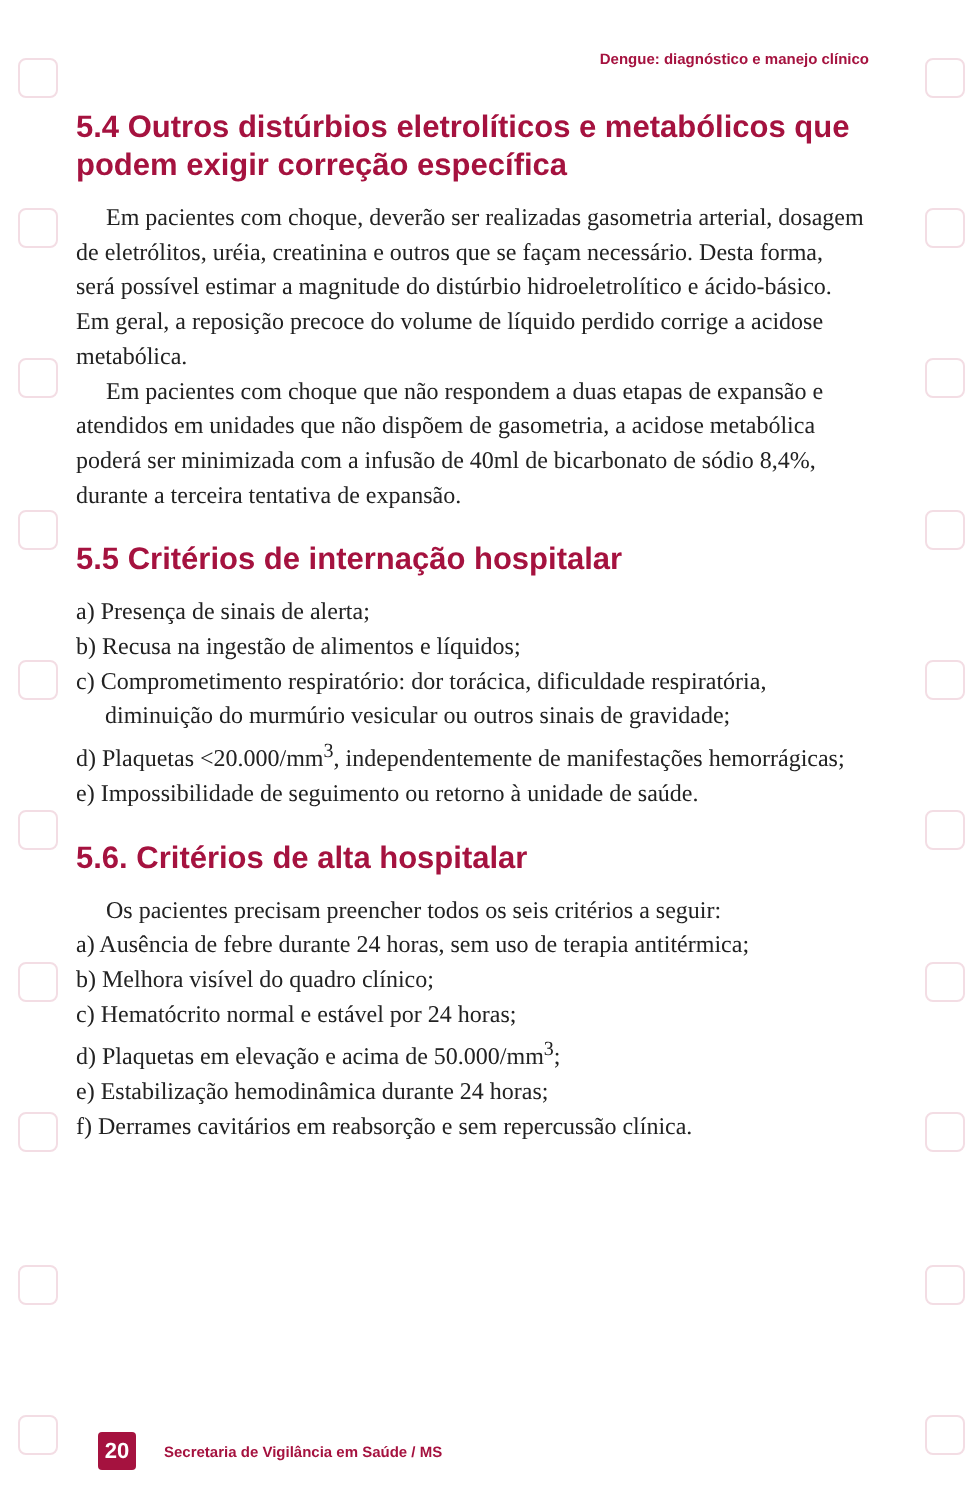Dengue: diagnóstico e manejo clínico
5.4 Outros distúrbios eletrolíticos e metabólicos que podem exigir correção específica
Em pacientes com choque, deverão ser realizadas gasometria arterial, dosagem de eletrólitos, uréia, creatinina e outros que se façam necessário. Desta forma, será possível estimar a magnitude do distúrbio hidroeletrolítico e ácido-básico. Em geral, a reposição precoce do volume de líquido perdido corrige a acidose metabólica.
Em pacientes com choque que não respondem a duas etapas de expansão e atendidos em unidades que não dispõem de gasometria, a acidose metabólica poderá ser minimizada com a infusão de 40ml de bicarbonato de sódio 8,4%, durante a terceira tentativa de expansão.
5.5 Critérios de internação hospitalar
a) Presença de sinais de alerta;
b) Recusa na ingestão de alimentos e líquidos;
c) Comprometimento respiratório: dor torácica, dificuldade respiratória, diminuição do murmúrio vesicular ou outros sinais de gravidade;
d) Plaquetas <20.000/mm<sup>3</sup>, independentemente de manifestações hemorrágicas;
e) Impossibilidade de seguimento ou retorno à unidade de saúde.
5.6. Critérios de alta hospitalar
Os pacientes precisam preencher todos os seis critérios a seguir:
a) Ausência de febre durante 24 horas, sem uso de terapia antitérmica;
b) Melhora visível do quadro clínico;
c) Hematócrito normal e estável por 24 horas;
d) Plaquetas em elevação e acima de 50.000/mm<sup>3</sup>;
e) Estabilização hemodinâmica durante 24 horas;
f) Derrames cavitários em reabsorção e sem repercussão clínica.
20
Secretaria de Vigilância em Saúde / MS